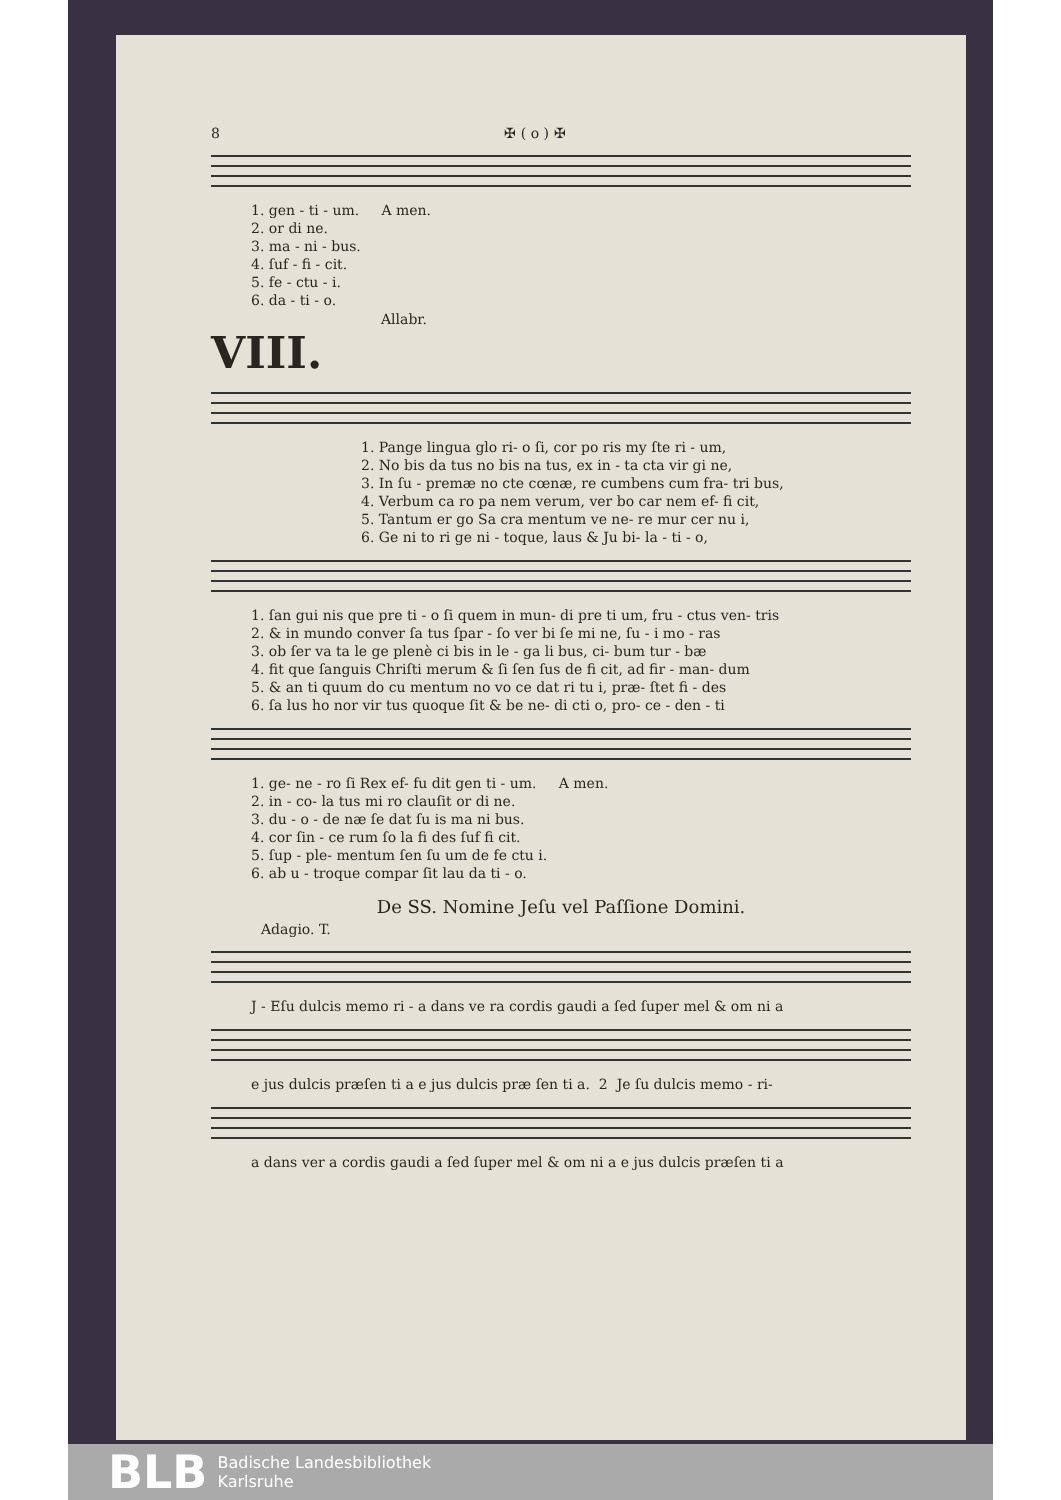8 ✠ ( o ) ✠
1. gen - ti - um. A men. 2. or di ne. 3. ma - ni - bus. 4. ſuf - fi - cit. 5. fe - ctu - i. 6. da - ti - o.
Allabr.
VIII.
1. Pange lingua glo ri- o ſi, cor po ris my ſte ri - um, 2. No bis da tus no bis na tus, ex in - ta cta vir gi ne, 3. In ſu - premæ no cte cœnæ, re cumbens cum fra- tri bus, 4. Verbum ca ro pa nem verum, ver bo car nem ef- fi cit, 5. Tantum er go Sa cra mentum ve ne- re mur cer nu i, 6. Ge ni to ri ge ni - toque, laus & Ju bi- la - ti - o,
1. ſan gui nis que pre ti - o ſi quem in mun- di pre ti um, fru - ctus ven- tris 2. & in mundo conver ſa tus ſpar - ſo ver bi ſe mi ne, ſu - i mo - ras 3. ob ſer va ta le ge plenè ci bis in le - ga li bus, ci- bum tur - bæ 4. fit que ſanguis Chriſti merum & ſi ſen ſus de fi cit, ad fir - man- dum 5. & an ti quum do cu mentum no vo ce dat ri tu i, præ- ſtet fi - des 6. ſa lus ho nor vir tus quoque ſit & be ne- di cti o, pro- ce - den - ti
1. ge- ne - ro ſi Rex ef- fu dit gen ti - um. A men. 2. in - co- la tus mi ro clauſit or di ne. 3. du - o - de næ ſe dat ſu is ma ni bus. 4. cor ſin - ce rum ſo la fi des ſuf fi cit. 5. ſup - ple- mentum ſen ſu um de fe ctu i. 6. ab u - troque compar ſit lau da ti - o.
De SS. Nomine Jeſu vel Paſſione Domini.
Adagio. T.
J - Eſu dulcis memo ri - a dans ve ra cordis gaudi a ſed ſuper mel & om ni a
e jus dulcis præſen ti a e jus dulcis præ ſen ti a. 2 Je ſu dulcis memo - ri-
a dans ver a cordis gaudi a ſed ſuper mel & om ni a e jus dulcis præſen ti a
BLB
Badische Landesbibliothek
Karlsruhe